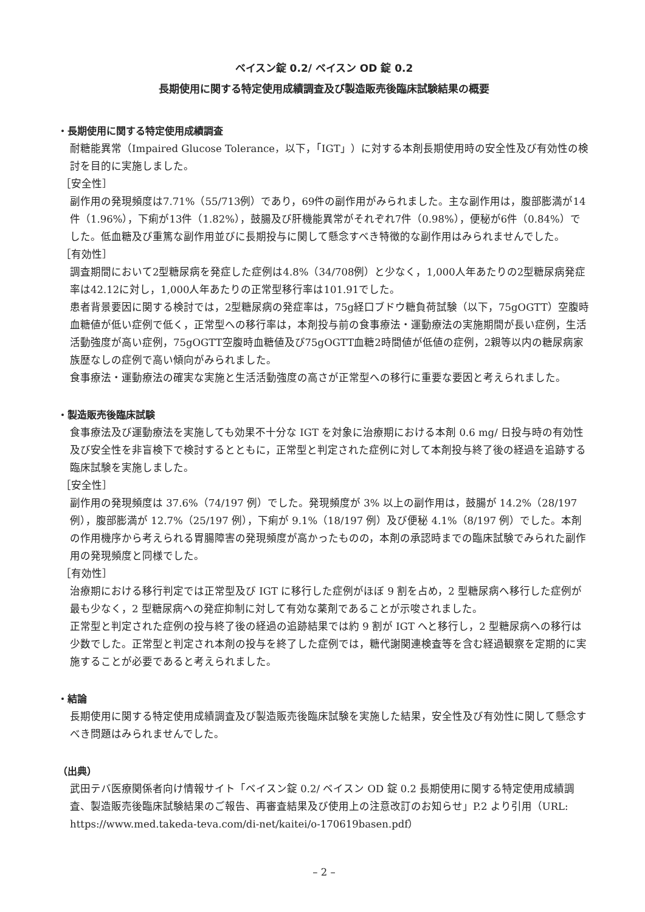ベイスン錠 0.2/ ベイスン OD 錠 0.2
長期使用に関する特定使用成績調査及び製造販売後臨床試験結果の概要
・長期使用に関する特定使用成績調査
耐糖能異常（Impaired Glucose Tolerance，以下，「IGT」）に対する本剤長期使用時の安全性及び有効性の検討を目的に実施しました。
［安全性］
副作用の発現頻度は7.71%（55/713例）であり，69件の副作用がみられました。主な副作用は，腹部膨満が14件（1.96%），下痢が13件（1.82%），鼓腸及び肝機能異常がそれぞれ7件（0.98%），便秘が6件（0.84%）でした。低血糖及び重篤な副作用並びに長期投与に関して懸念すべき特徴的な副作用はみられませんでした。
［有効性］
調査期間において2型糖尿病を発症した症例は4.8%（34/708例）と少なく，1,000人年あたりの2型糖尿病発症率は42.12に対し，1,000人年あたりの正常型移行率は101.91でした。
患者背景要因に関する検討では，2型糖尿病の発症率は，75g経口ブドウ糖負荷試験（以下，75gOGTT）空腹時血糖値が低い症例で低く，正常型への移行率は，本剤投与前の食事療法・運動療法の実施期間が長い症例，生活活動強度が高い症例，75gOGTT空腹時血糖値及び75gOGTT血糖2時間値が低値の症例，2親等以内の糖尿病家族歴なしの症例で高い傾向がみられました。
食事療法・運動療法の確実な実施と生活活動強度の高さが正常型への移行に重要な要因と考えられました。
・製造販売後臨床試験
食事療法及び運動療法を実施しても効果不十分な IGT を対象に治療期における本剤 0.6 mg/ 日投与時の有効性及び安全性を非盲検下で検討するとともに，正常型と判定された症例に対して本剤投与終了後の経過を追跡する臨床試験を実施しました。
［安全性］
副作用の発現頻度は 37.6%（74/197 例）でした。発現頻度が 3% 以上の副作用は，鼓腸が 14.2%（28/197 例），腹部膨満が 12.7%（25/197 例），下痢が 9.1%（18/197 例）及び便秘 4.1%（8/197 例）でした。本剤の作用機序から考えられる胃腸障害の発現頻度が高かったものの，本剤の承認時までの臨床試験でみられた副作用の発現頻度と同様でした。
［有効性］
治療期における移行判定では正常型及び IGT に移行した症例がほぼ 9 割を占め，2 型糖尿病へ移行した症例が最も少なく，2 型糖尿病への発症抑制に対して有効な薬剤であることが示唆されました。
正常型と判定された症例の投与終了後の経過の追跡結果では約 9 割が IGT へと移行し，2 型糖尿病への移行は少数でした。正常型と判定され本剤の投与を終了した症例では，糖代謝関連検査等を含む経過観察を定期的に実施することが必要であると考えられました。
・結論
長期使用に関する特定使用成績調査及び製造販売後臨床試験を実施した結果，安全性及び有効性に関して懸念すべき問題はみられませんでした。
（出典）
武田テバ医療関係者向け情報サイト「ベイスン錠 0.2/ ベイスン OD 錠 0.2 長期使用に関する特定使用成績調査、製造販売後臨床試験結果のご報告、再審査結果及び使用上の注意改訂のお知らせ」P.2 より引用（URL: https://www.med.takeda-teva.com/di-net/kaitei/o-170619basen.pdf）
– 2 –